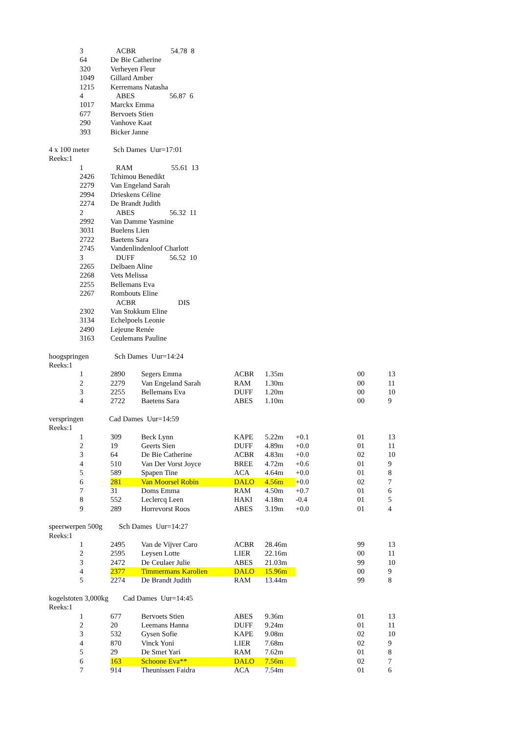| | 3 | ACBR 54.78 8 | | | | | | |
| | 64 | De Bie Catherine | | | | | | |
| | 320 | Verheyen Fleur | | | | | | |
| | 1049 | Gillard Amber | | | | | | |
| | 1215 | Kerremans Natasha | | | | | | |
| | 4 | ABES 56.87 6 | | | | | | |
| | 1017 | Marckx Emma | | | | | | |
| | 677 | Bervoets Stien | | | | | | |
| | 290 | Vanhove Kaat | | | | | | |
| | 393 | Bicker Janne | | | | | | |
| 4 x 100 meter Sch Dames Uur=17:01 | | | | | | | | |
| Reeks:1 | | | | | | | | |
| | 1 | RAM 55.61 13 | | | | | | |
| | 2426 | Tchimou Benedikt | | | | | | |
| | 2279 | Van Engeland Sarah | | | | | | |
| | 2994 | Drieskens Céline | | | | | | |
| | 2274 | De Brandt Judith | | | | | | |
| | 2 | ABES 56.32 11 | | | | | | |
| | 2992 | Van Damme Yasmine | | | | | | |
| | 3031 | Buelens Lien | | | | | | |
| | 2722 | Baetens Sara | | | | | | |
| | 2745 | Vandenlindenloof Charlott | | | | | | |
| | 3 | DUFF 56.52 10 | | | | | | |
| | 2265 | Delbaen Aline | | | | | | |
| | 2268 | Vets Melissa | | | | | | |
| | 2255 | Bellemans Eva | | | | | | |
| | 2267 | Rombouts Eline | | | | | | |
| | | ACBR DIS | | | | | | |
| | 2302 | Van Stokkum Eline | | | | | | |
| | 3134 | Echelpoels Leonie | | | | | | |
| | 2490 | Lejeune Renée | | | | | | |
| | 3163 | Ceulemans Pauline | | | | | | |
| hoogspringen Sch Dames Uur=14:24 | | | | | | | | |
| Reeks:1 | | | | | | | | |
| | 1 | 2890 | Segers Emma | ACBR | 1.35m | | 00 | 13 |
| | 2 | 2279 | Van Engeland Sarah | RAM | 1.30m | | 00 | 11 |
| | 3 | 2255 | Bellemans Eva | DUFF | 1.20m | | 00 | 10 |
| | 4 | 2722 | Baetens Sara | ABES | 1.10m | | 00 | 9 |
| verspringen Cad Dames Uur=14:59 | | | | | | | | |
| Reeks:1 | | | | | | | | |
| | 1 | 309 | Beck Lynn | KAPE | 5.22m | +0.1 | 01 | 13 |
| | 2 | 19 | Geerts Sien | DUFF | 4.89m | +0.0 | 01 | 11 |
| | 3 | 64 | De Bie Catherine | ACBR | 4.83m | +0.0 | 02 | 10 |
| | 4 | 510 | Van Der Vorst Joyce | BREE | 4.72m | +0.6 | 01 | 9 |
| | 5 | 589 | Spapen Tine | ACA | 4.64m | +0.0 | 01 | 8 |
| | 6 | 281 | Van Moorsel Robin | DALO | 4.56m | +0.0 | 02 | 7 |
| | 7 | 31 | Doms Emma | RAM | 4.50m | +0.7 | 01 | 6 |
| | 8 | 552 | Leclercq Leen | HAKI | 4.18m | -0.4 | 01 | 5 |
| | 9 | 289 | Horrevorst Roos | ABES | 3.19m | +0.0 | 01 | 4 |
| speerwerpen 500g Sch Dames Uur=14:27 | | | | | | | | |
| Reeks:1 | | | | | | | | |
| | 1 | 2495 | Van de Vijver Caro | ACBR | 28.46m | | 99 | 13 |
| | 2 | 2595 | Leysen Lotte | LIER | 22.16m | | 00 | 11 |
| | 3 | 2472 | De Ceulaer Julie | ABES | 21.03m | | 99 | 10 |
| | 4 | 2377 | Timmermans Karolien | DALO | 15.96m | | 00 | 9 |
| | 5 | 2274 | De Brandt Judith | RAM | 13.44m | | 99 | 8 |
| kogelstoten 3,000kg Cad Dames Uur=14:45 | | | | | | | | |
| Reeks:1 | | | | | | | | |
| | 1 | 677 | Bervoets Stien | ABES | 9.36m | | 01 | 13 |
| | 2 | 20 | Leemans Hanna | DUFF | 9.24m | | 01 | 11 |
| | 3 | 532 | Gysen Sofie | KAPE | 9.08m | | 02 | 10 |
| | 4 | 870 | Vinck Yoni | LIER | 7.68m | | 02 | 9 |
| | 5 | 29 | De Smet Yari | RAM | 7.62m | | 01 | 8 |
| | 6 | 163 | Schoone Eva** | DALO | 7.56m | | 02 | 7 |
| | 7 | 914 | Theunissen Faidra | ACA | 7.54m | | 01 | 6 |